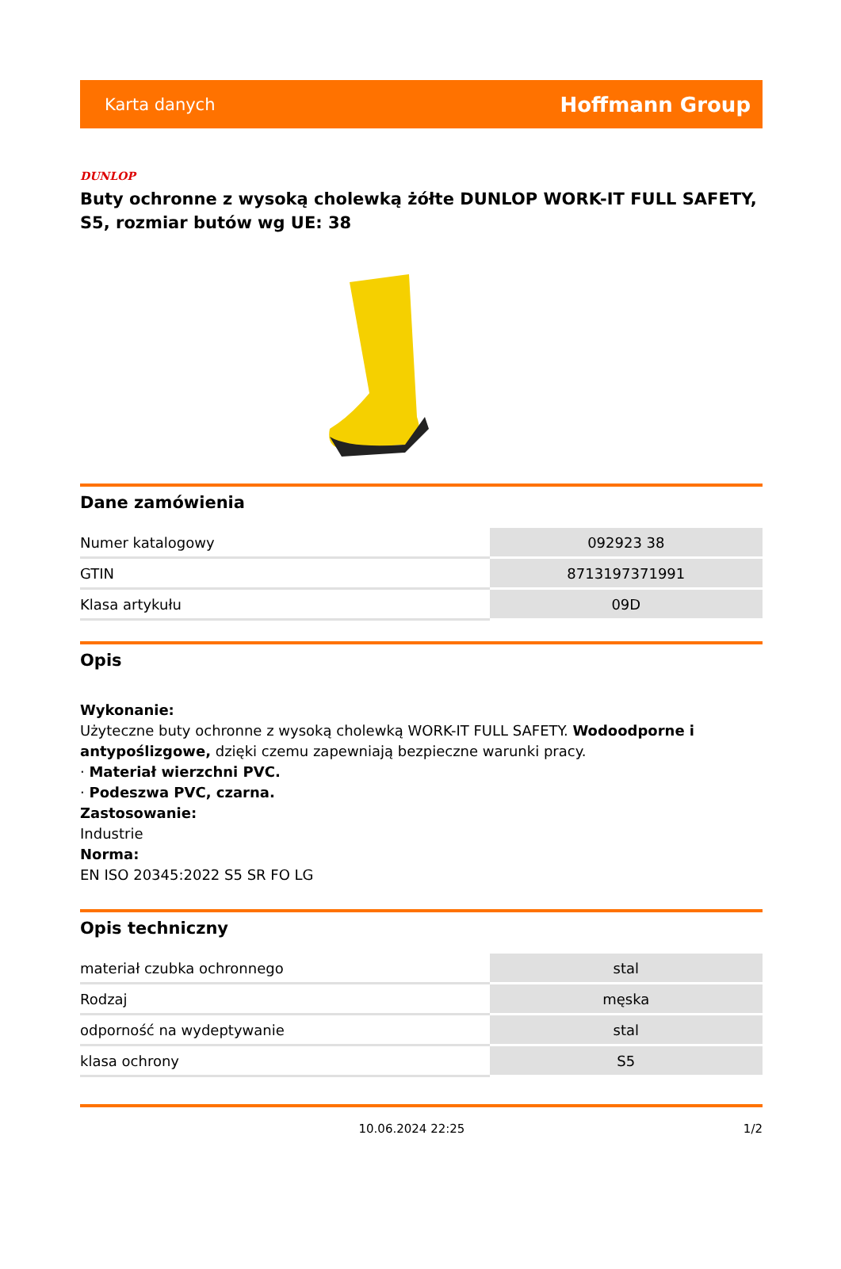Karta danych Hoffmann Group
DUNLOP
Buty ochronne z wysoką cholewką żółte DUNLOP WORK-IT FULL SAFETY, S5, rozmiar butów wg UE: 38
Dane zamówienia
| Numer katalogowy | 092923 38 |
| GTIN | 8713197371991 |
| Klasa artykułu | 09D |
Opis
Wykonanie:
Użyteczne buty ochronne z wysoką cholewką WORK-IT FULL SAFETY. Wodoodporne i antypoślizgowe, dzięki czemu zapewniają bezpieczne warunki pracy.
· Materiał wierzchni PVC.
· Podeszwa PVC, czarna.
Zastosowanie:
Industrie
Norma:
EN ISO 20345:2022 S5 SR FO LG
Opis techniczny
| materiał czubka ochronnego | stal |
| Rodzaj | męska |
| odporność na wydeptywanie | stal |
| klasa ochrony | S5 |
10.06.2024 22:25 1/2